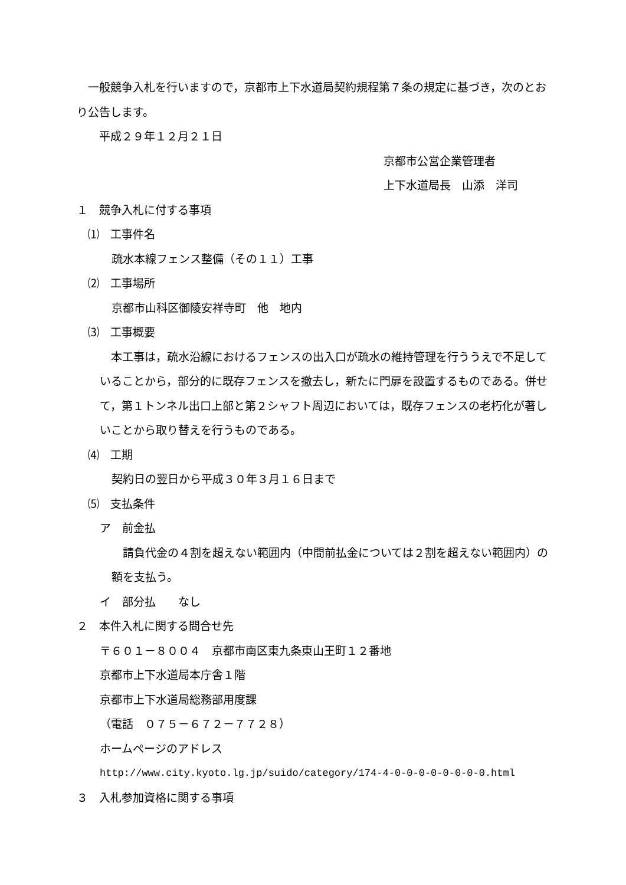一般競争入札を行いますので，京都市上下水道局契約規程第７条の規定に基づき，次のとおり公告します。
　　平成２９年１２月２１日
京都市公営企業管理者
上下水道局長　山添　洋司
１　競争入札に付する事項
⑴　工事件名
疏水本線フェンス整備（その１１）工事
⑵　工事場所
京都市山科区御陵安祥寺町　他　地内
⑶　工事概要
　本工事は，疏水沿線におけるフェンスの出入口が疏水の維持管理を行ううえで不足していることから，部分的に既存フェンスを撤去し，新たに門扉を設置するものである。併せて，第１トンネル出口上部と第２シャフト周辺においては，既存フェンスの老朽化が著しいことから取り替えを行うものである。
⑷　工期
契約日の翌日から平成３０年３月１６日まで
⑸　支払条件
ア　前金払
　請負代金の４割を超えない範囲内（中間前払金については２割を超えない範囲内）の額を支払う。
イ　部分払　　なし
２　本件入札に関する問合せ先
〒６０１－８００４　京都市南区東九条東山王町１２番地
京都市上下水道局本庁舎１階
京都市上下水道局総務部用度課
（電話　０７５－６７２－７７２８）
ホームページのアドレス
http://www.city.kyoto.lg.jp/suido/category/174-4-0-0-0-0-0-0-0-0.html
３　入札参加資格に関する事項